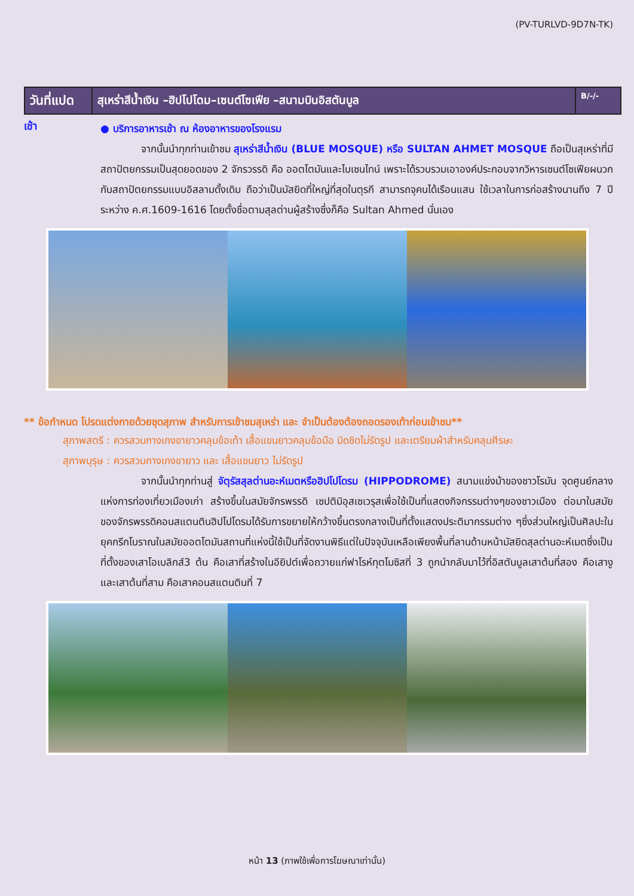(PV-TURLVD-9D7N-TK)
| วันที่แปด | สุเหร่าสีน้ำเงิน –ฮิปโปโดม–เซนต์โซเฟีย –สนามบินอิสตันบูล | B/-/- |
เช้า
● บริการอาหารเช้า ณ ห้องอาหารของโรงแรม
    จากนั้นนำทุกท่านเข้าชม สุเหร่าสีน้ำเงิน (BLUE MOSQUE) หรือ SULTAN AHMET MOSQUE ถือเป็นสุเหร่าที่มีสถาปัตยกรรมเป็นสุดยอดของ 2 จักรวรรดิ คือ ออตโตมันและไบเซนไทน์ เพราะได้รวบรวมเอาองค์ประกอบจากวิหารเซนต์โซเฟียผนวกกับสถาปัตยกรรมแบบอิสลามดั้งเดิม ถือว่าเป็นมัสยิดที่ใหญ่ที่สุดในตุรกี สามารถจุคนได้เรือนแสน ใช้เวลาในการก่อสร้างนานถึง 7 ปี ระหว่าง ค.ศ.1609-1616 โดยตั้งชื่อตามสุลต่านผู้สร้างซึ่งก็คือ Sultan Ahmed นั่นเอง
** ข้อกำหนด โปรดแต่งกายด้วยชุดสุภาพ สำหรับการเข้าชมสุเหร่า และ จำเป็นต้องต้องถอดรองเท้าก่อนเข้าชม**
สุภาพสตรี : ควรสวมกางเกงขายาวคลุมข้อเท้า เสื้อแขนยาวคลุมข้อมือ มิดชิดไม่รัดรูป และเตรียมผ้าสำหรับคลุมศีรษะ
สุภาพบุรุษ : ควรสวมกางเกงขายาว และ เสื้อแขนยาว ไม่รัดรูป
    จากนั้นนำทุกท่านสู่ จัตุรัสสุลต่านอะห์เมตหรือฮิปโปโดรม (HIPPODROME) สนามแข่งม้าของชาวโรมัน จุดศูนย์กลางแห่งการท่องเที่ยวเมืองเก่า สร้างขึ้นในสมัยจักรพรรดิ เซปติมิอุสเซเวรุสเพื่อใช้เป็นที่แสดงกิจกรรมต่างๆของชาวเมือง ต่อมาในสมัยของจักรพรรดิคอนสแตนตินฮิปโปโดรมได้รับการขยายให้กว้างขึ้นตรงกลางเป็นที่ตั้งแสดงประติมากรรมต่าง ๆซึ่งส่วนใหญ่เป็นศิลปะในยุคกรีกโบราณในสมัยออตโตมันสถานที่แห่งนี้ใช้เป็นที่จัดงานพิธีแต่ในปัจจุบันเหลือเพียงพื้นที่ลานด้านหน้ามัสยิดสุลต่านอะห์เมตซึ่งเป็นที่ตั้งของเสาโอเบลิกส์3 ต้น คือเสาที่สร้างในอียิปต์เพื่อถวายแก่ฟาโรห์ทุตโมซิสที่ 3 ถูกนำกลับมาไว้ที่อิสตันบูลเสาต้นที่สอง คือเสางู และเสาต้นที่สาม คือเสาคอนสแตนตินที่ 7
หน้า 13 (ภาพใช้เพื่อการโฆษณาเท่านั้น)